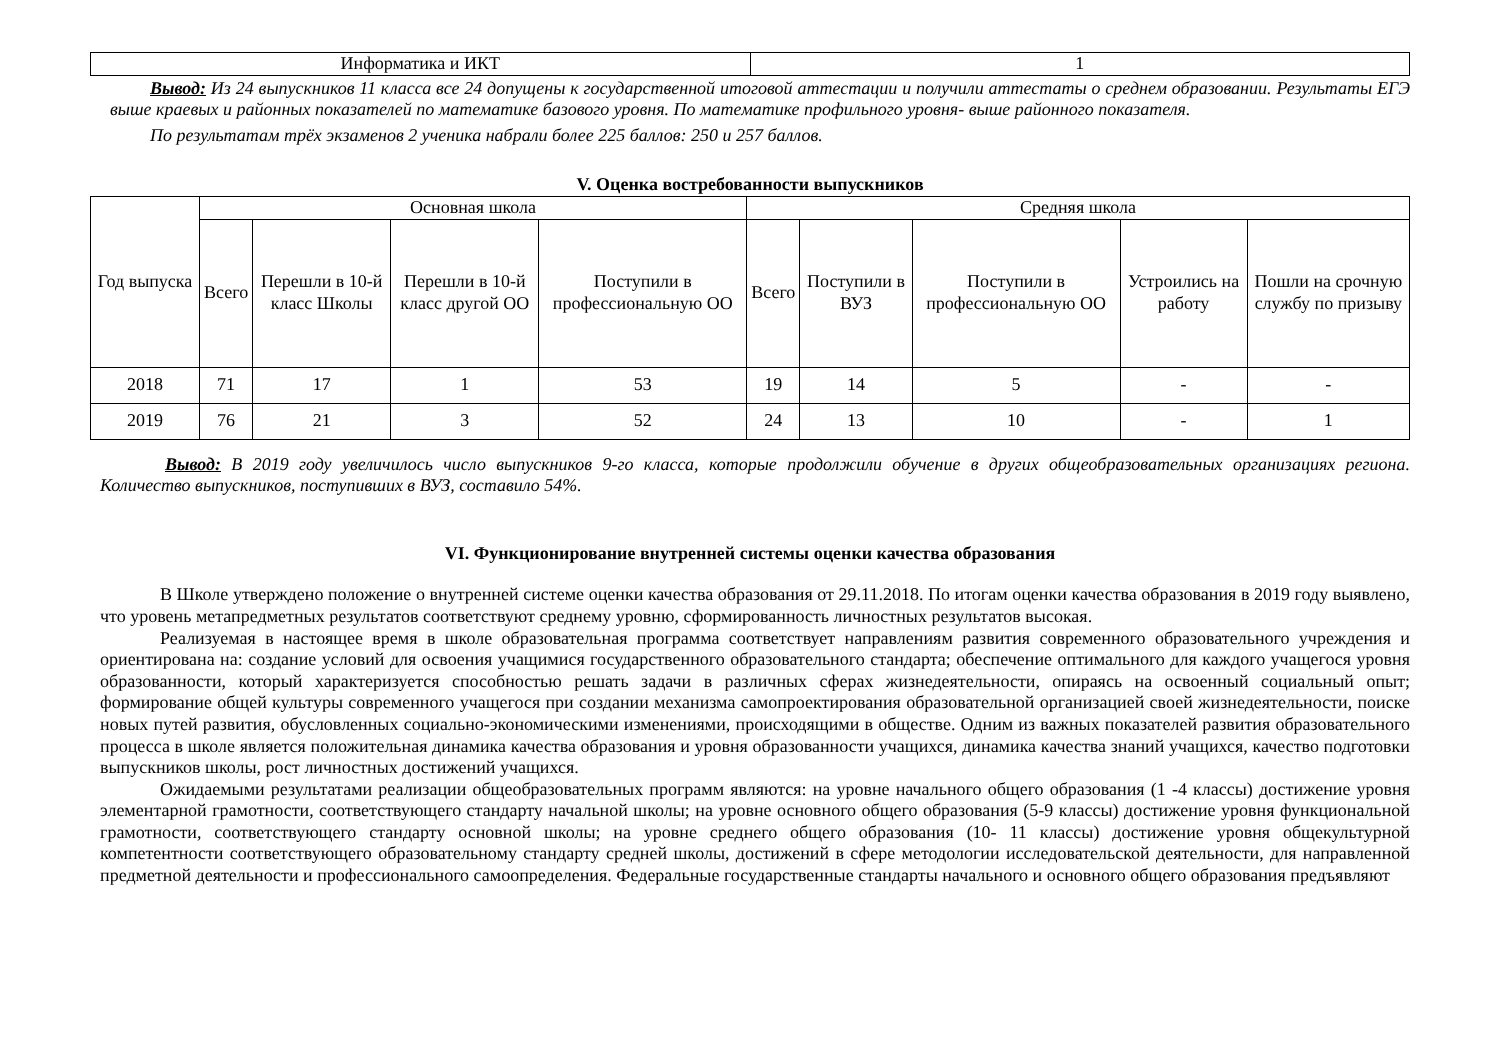| Информатика и ИКТ | 1 |
Вывод: Из 24 выпускников 11 класса все 24 допущены к государственной итоговой аттестации и получили аттестаты о среднем образовании. Результаты ЕГЭ выше краевых и районных показателей по математике базового уровня. По математике профильного уровня- выше районного показателя.
По результатам трёх экзаменов 2 ученика набрали более 225 баллов: 250 и 257 баллов.
V. Оценка востребованности выпускников
| Год выпуска | Основная школа | | | | Средняя школа | | | | |
| --- | --- | --- | --- | --- | --- | --- | --- | --- | --- |
| | Всего | Перешли в 10-й класс Школы | Перешли в 10-й класс другой ОО | Поступили в профессиональную ОО | Всего | Поступили в ВУЗ | Поступили в профессиональную ОО | Устроились на работу | Пошли на срочную службу по призыву |
| 2018 | 71 | 17 | 1 | 53 | 19 | 14 | 5 | - | - |
| 2019 | 76 | 21 | 3 | 52 | 24 | 13 | 10 | - | 1 |
Вывод: В 2019 году увеличилось число выпускников 9-го класса, которые продолжили обучение в других общеобразовательных организациях региона. Количество выпускников, поступивших в ВУЗ, составило 54%.
VI. Функционирование внутренней системы оценки качества образования
В Школе утверждено положение о внутренней системе оценки качества образования от 29.11.2018. По итогам оценки качества образования в 2019 году выявлено, что уровень метапредметных результатов соответствуют среднему уровню, сформированность личностных результатов высокая.
Реализуемая в настоящее время в школе образовательная программа соответствует направлениям развития современного образовательного учреждения и ориентирована на: создание условий для освоения учащимися государственного образовательного стандарта; обеспечение оптимального для каждого учащегося уровня образованности, который характеризуется способностью решать задачи в различных сферах жизнедеятельности, опираясь на освоенный социальный опыт; формирование общей культуры современного учащегося при создании механизма самопроектирования образовательной организацией своей жизнедеятельности, поиске новых путей развития, обусловленных социально-экономическими изменениями, происходящими в обществе. Одним из важных показателей развития образовательного процесса в школе является положительная динамика качества образования и уровня образованности учащихся, динамика качества знаний учащихся, качество подготовки выпускников школы, рост личностных достижений учащихся.
Ожидаемыми результатами реализации общеобразовательных программ являются: на уровне начального общего образования (1 -4 классы) достижение уровня элементарной грамотности, соответствующего стандарту начальной школы; на уровне основного общего образования (5-9 классы) достижение уровня функциональной грамотности, соответствующего стандарту основной школы; на уровне среднего общего образования (10- 11 классы) достижение уровня общекультурной компетентности соответствующего образовательному стандарту средней школы, достижений в сфере методологии исследовательской деятельности, для направленной предметной деятельности и профессионального самоопределения. Федеральные государственные стандарты начального и основного общего образования предъявляют